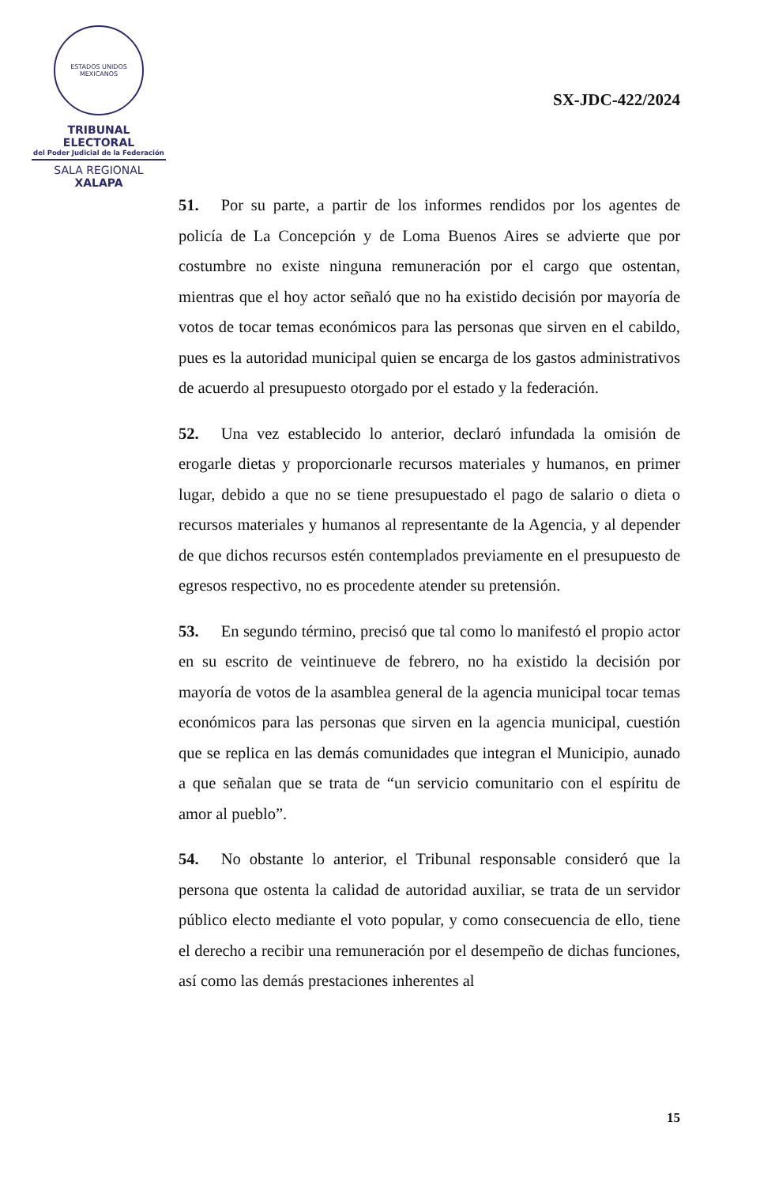ESTADOS UNIDOS MEXICANOS
TRIBUNAL ELECTORAL
del Poder Judicial de la Federación
SALA REGIONAL
XALAPA
SX-JDC-422/2024
51. Por su parte, a partir de los informes rendidos por los agentes de policía de La Concepción y de Loma Buenos Aires se advierte que por costumbre no existe ninguna remuneración por el cargo que ostentan, mientras que el hoy actor señaló que no ha existido decisión por mayoría de votos de tocar temas económicos para las personas que sirven en el cabildo, pues es la autoridad municipal quien se encarga de los gastos administrativos de acuerdo al presupuesto otorgado por el estado y la federación.
52. Una vez establecido lo anterior, declaró infundada la omisión de erogarle dietas y proporcionarle recursos materiales y humanos, en primer lugar, debido a que no se tiene presupuestado el pago de salario o dieta o recursos materiales y humanos al representante de la Agencia, y al depender de que dichos recursos estén contemplados previamente en el presupuesto de egresos respectivo, no es procedente atender su pretensión.
53. En segundo término, precisó que tal como lo manifestó el propio actor en su escrito de veintinueve de febrero, no ha existido la decisión por mayoría de votos de la asamblea general de la agencia municipal tocar temas económicos para las personas que sirven en la agencia municipal, cuestión que se replica en las demás comunidades que integran el Municipio, aunado a que señalan que se trata de “un servicio comunitario con el espíritu de amor al pueblo”.
54. No obstante lo anterior, el Tribunal responsable consideró que la persona que ostenta la calidad de autoridad auxiliar, se trata de un servidor público electo mediante el voto popular, y como consecuencia de ello, tiene el derecho a recibir una remuneración por el desempeño de dichas funciones, así como las demás prestaciones inherentes al
15